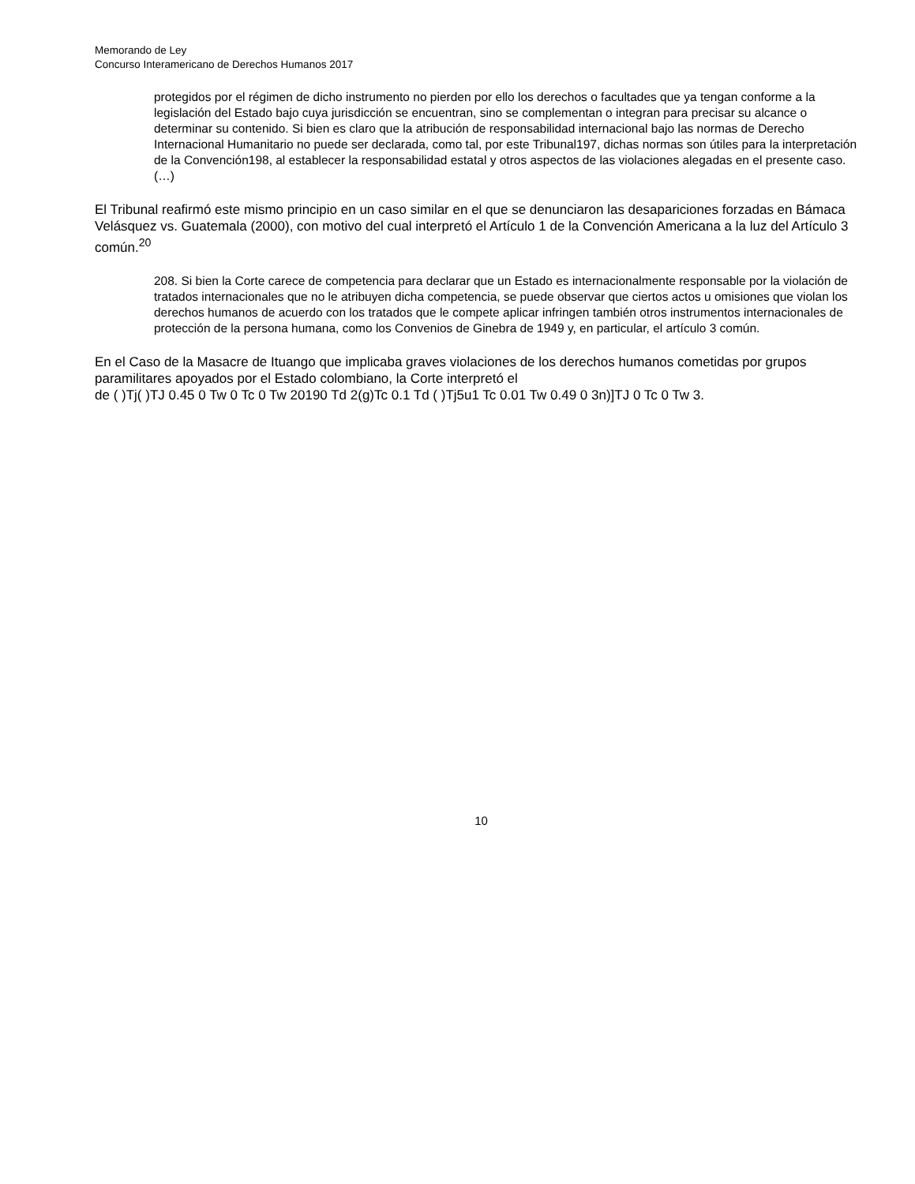Memorando de Ley
Concurso Interamericano de Derechos Humanos 2017
protegidos por el régimen de dicho instrumento no pierden por ello los derechos o facultades que ya tengan conforme a la legislación del Estado bajo cuya jurisdicción se encuentran, sino se complementan o integran para precisar su alcance o determinar su contenido. Si bien es claro que la atribución de responsabilidad internacional bajo las normas de Derecho Internacional Humanitario no puede ser declarada, como tal, por este Tribunal197, dichas normas son útiles para la interpretación de la Convención198, al establecer la responsabilidad estatal y otros aspectos de las violaciones alegadas en el presente caso. (…)
El Tribunal reafirmó este mismo principio en un caso similar en el que se denunciaron las desapariciones forzadas en Bámaca Velásquez vs. Guatemala (2000), con motivo del cual interpretó el Artículo 1 de la Convención Americana a la luz del Artículo 3 común.<sup>20</sup>
208. Si bien la Corte carece de competencia para declarar que un Estado es internacionalmente responsable por la violación de tratados internacionales que no le atribuyen dicha competencia, se puede observar que ciertos actos u omisiones que violan los derechos humanos de acuerdo con los tratados que le compete aplicar infringen también otros instrumentos internacionales de protección de la persona humana, como los Convenios de Ginebra de 1949 y, en particular, el artículo 3 común.
En el Caso de la Masacre de Ituango que implicaba graves violaciones de los derechos humanos cometidas por grupos paramilitares apoyados por el Estado colombiano, la Corte interpretó el
de ( )Tj( )TJ 0.45 0 Tw 0 Tc 0 Tw 20190 Td 2(g)Tc 0.1 Td ( )Tj5u1 Tc 0.01 Tw 0.49 0 3n)]TJ 0 Tc 0 Tw 3.
10